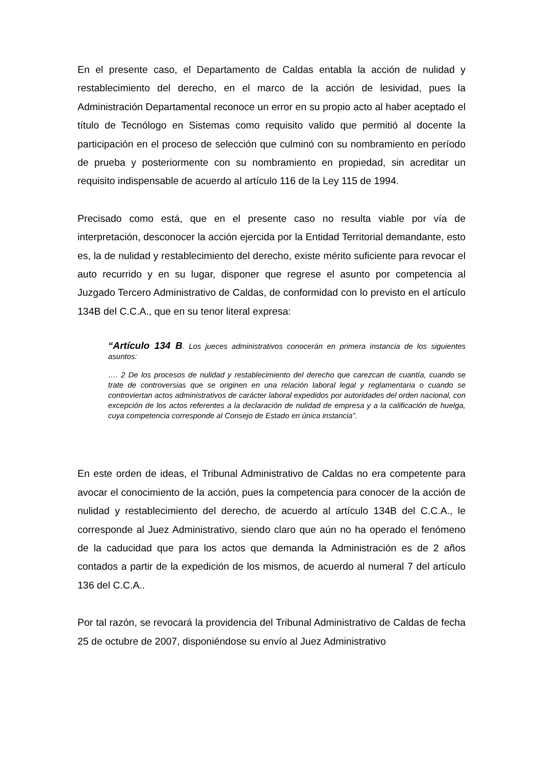En el presente caso, el Departamento de Caldas entabla la acción de nulidad y restablecimiento del derecho, en el marco de la acción de lesividad, pues la Administración Departamental reconoce un error en su propio acto al haber aceptado el título de Tecnólogo en Sistemas como requisito valido que permitió al docente la participación en el proceso de selección que culminó con su nombramiento en período de prueba y posteriormente con su nombramiento en propiedad, sin acreditar un requisito indispensable de acuerdo al artículo 116 de la Ley 115 de 1994.
Precisado como está, que en el presente caso no resulta viable por vía de interpretación, desconocer la acción ejercida por la Entidad Territorial demandante, esto es, la de nulidad y restablecimiento del derecho, existe mérito suficiente para revocar el auto recurrido y en su lugar, disponer que regrese el asunto por competencia al Juzgado Tercero Administrativo de Caldas, de conformidad con lo previsto en el artículo 134B del C.C.A., que en su tenor literal expresa:
“Artículo 134 B. Los jueces administrativos conocerán en primera instancia de los siguientes asuntos:
…. 2 De los procesos de nulidad y restablecimiento del derecho que carezcan de cuantía, cuando se trate de controversias que se originen en una relación laboral legal y reglamentaria o cuando se controviertan actos administrativos de carácter laboral expedidos por autoridades del orden nacional, con excepción de los actos referentes a la declaración de nulidad de empresa y a la calificación de huelga, cuya competencia corresponde al Consejo de Estado en única instancia”.
En este orden de ideas, el Tribunal Administrativo de Caldas no era competente para avocar el conocimiento de la acción, pues la competencia para conocer de la acción de nulidad y restablecimiento del derecho, de acuerdo al artículo 134B del C.C.A., le corresponde al Juez Administrativo, siendo claro que aún no ha operado el fenómeno de la caducidad que para los actos que demanda la Administración es de 2 años contados a partir de la expedición de los mismos, de acuerdo al numeral 7 del artículo 136 del C.C.A..
Por tal razón, se revocará la providencia del Tribunal Administrativo de Caldas de fecha 25 de octubre de 2007, disponiéndose su envío al Juez Administrativo